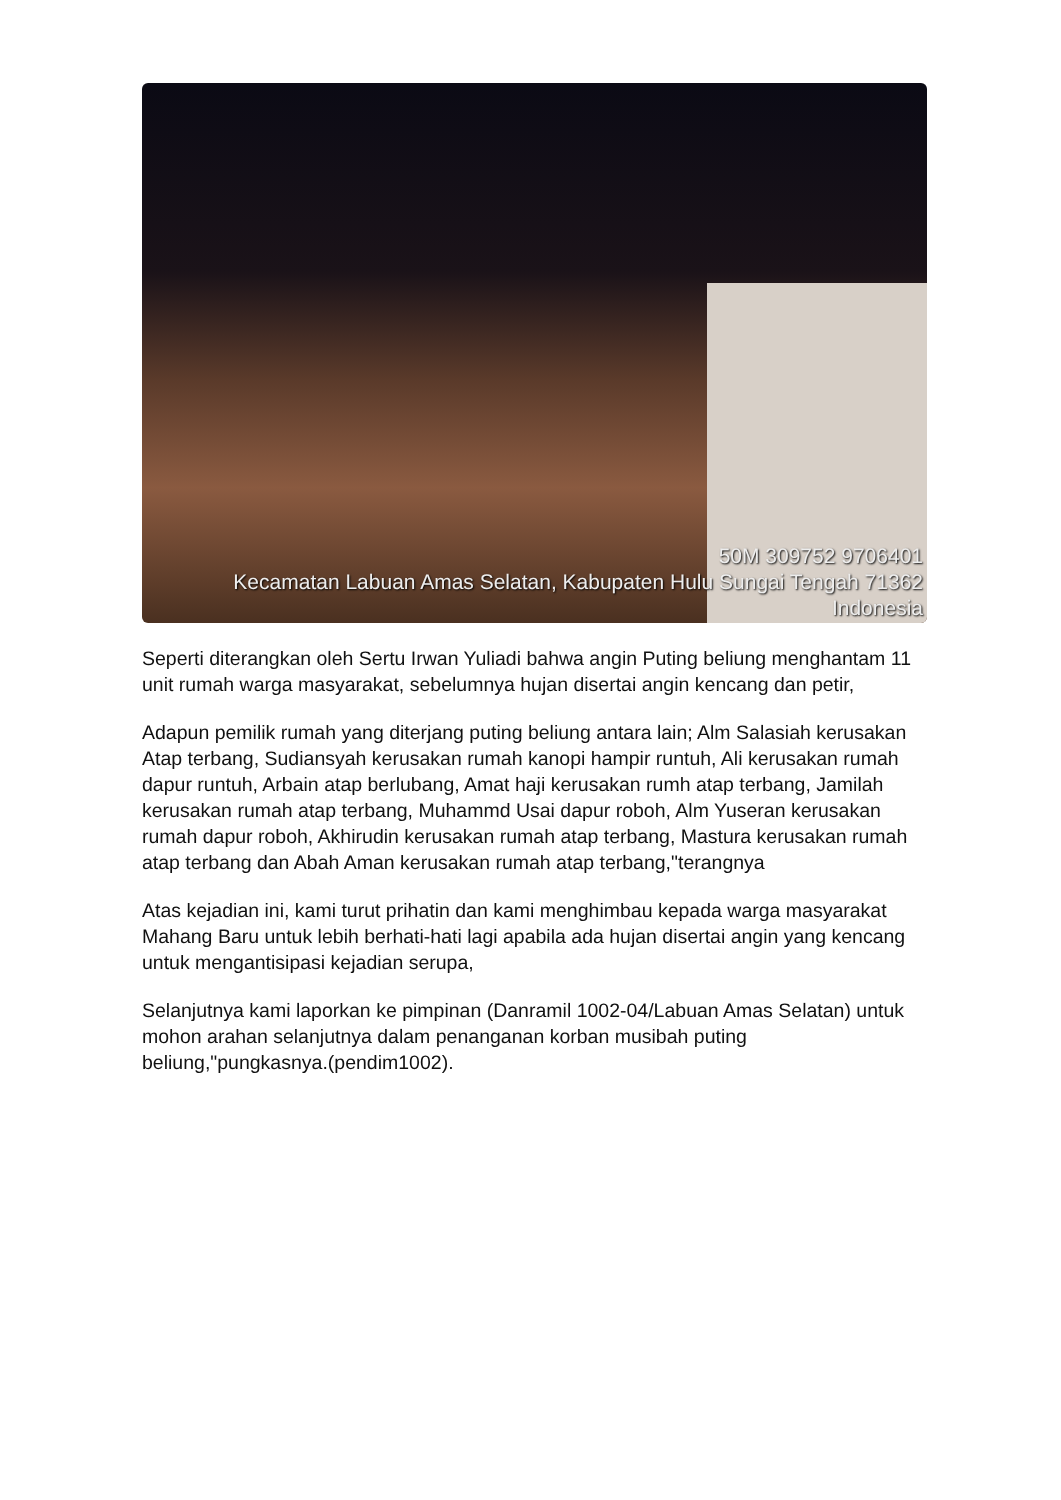50M 309752 9706401
Kecamatan Labuan Amas Selatan, Kabupaten Hulu Sungai Tengah 71362
Indonesia
Seperti diterangkan oleh Sertu Irwan Yuliadi bahwa angin Puting beliung menghantam 11 unit rumah warga masyarakat, sebelumnya hujan disertai angin kencang dan petir,
Adapun pemilik rumah yang diterjang puting beliung antara lain; Alm Salasiah kerusakan Atap terbang, Sudiansyah kerusakan rumah kanopi hampir runtuh, Ali kerusakan rumah dapur runtuh, Arbain atap berlubang, Amat haji kerusakan rumh atap terbang, Jamilah kerusakan rumah atap terbang, Muhammd Usai dapur roboh, Alm Yuseran kerusakan rumah dapur roboh, Akhirudin kerusakan rumah atap terbang, Mastura kerusakan rumah atap terbang dan Abah Aman kerusakan rumah atap terbang,"terangnya
Atas kejadian ini, kami turut prihatin dan kami menghimbau kepada warga masyarakat Mahang Baru untuk lebih berhati-hati lagi apabila ada hujan disertai angin yang kencang untuk mengantisipasi kejadian serupa,
Selanjutnya kami laporkan ke pimpinan (Danramil 1002-04/Labuan Amas Selatan) untuk mohon arahan selanjutnya dalam penanganan korban musibah puting beliung,"pungkasnya.(pendim1002).